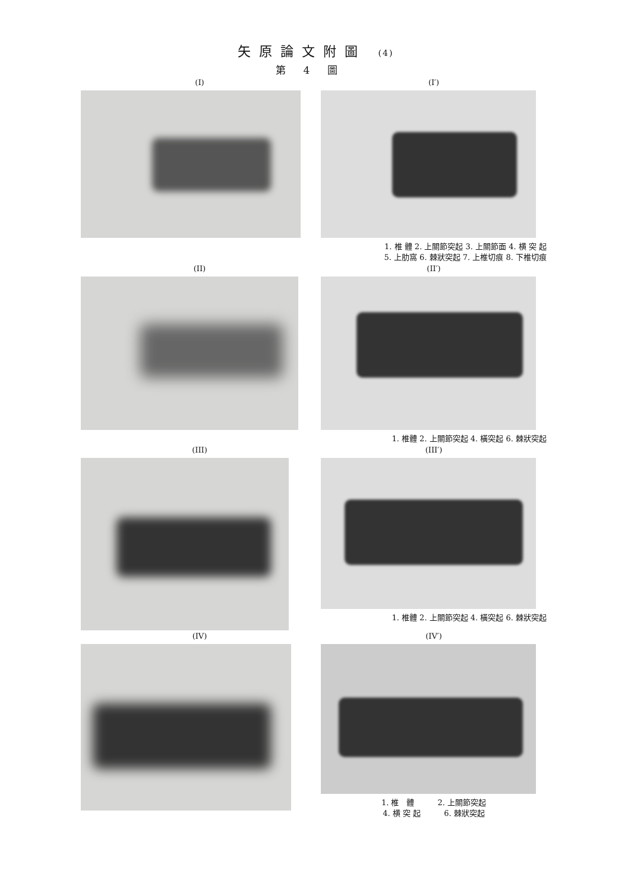矢原論文附圖 (4)
第4圖
(I) (I′)
1. 椎 體 2. 上關節突起 3. 上關節面 4. 横 突 起
5. 上肋窩 6. 棘狀突起 7. 上椎切痕 8. 下椎切痕
(II) (II′)
1. 椎體 2. 上關節突起 4. 橫突起 6. 棘狀突起
(III) (III′)
1. 椎體 2. 上關節突起 4. 橫突起 6. 棘狀突起
(IV) (IV′)
1. 椎　體　　　2. 上關節突起
4. 横 突 起　　　6. 棘狀突起